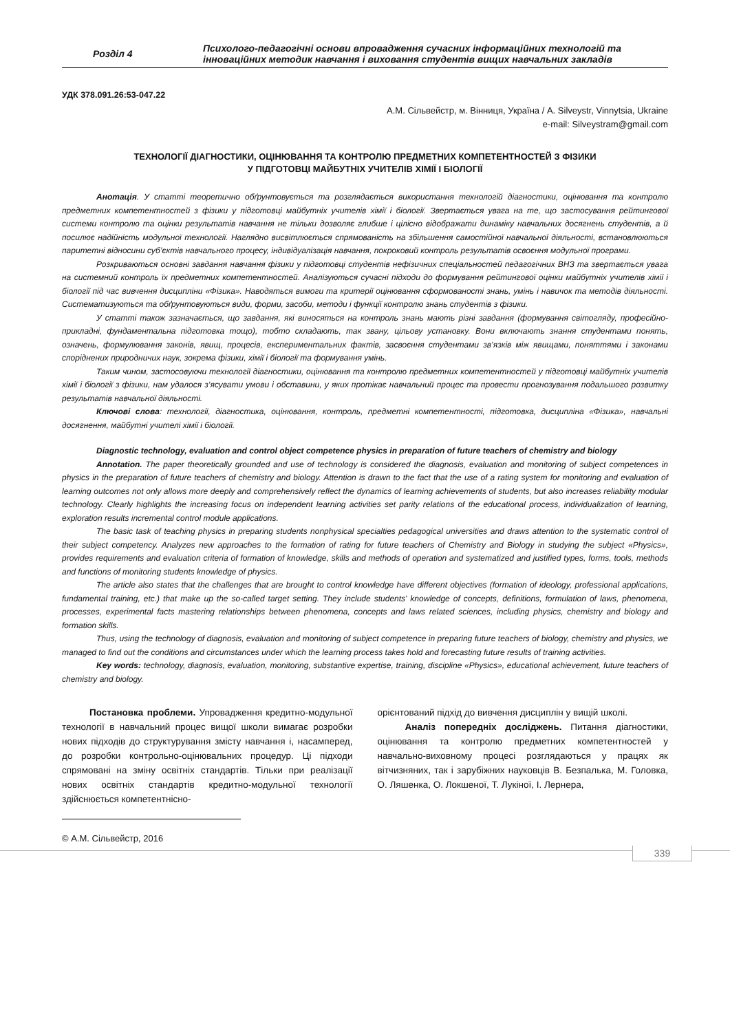Розділ 4
Психолого-педагогічні основи впровадження сучасних інформаційних технологій та інноваційних методик навчання і виховання студентів вищих навчальних закладів
УДК 378.091.26:53-047.22
А.М. Сільвейстр, м. Вінниця, Україна / A. Silveystr, Vinnytsia, Ukraine
e-mail: Silveystram@gmail.com
ТЕХНОЛОГІЇ ДІАГНОСТИКИ, ОЦІНЮВАННЯ ТА КОНТРОЛЮ ПРЕДМЕТНИХ КОМПЕТЕНТНОСТЕЙ З ФІЗИКИ
У ПІДГОТОВЦІ МАЙБУТНІХ УЧИТЕЛІВ ХІМІЇ І БІОЛОГІЇ
Анотація. У статті теоретично обґрунтовується та розглядається використання технологій діагностики, оцінювання та контролю предметних компетентностей з фізики у підготовці майбутніх учителів хімії і біології. Звертається увага на те, що застосування рейтингової системи контролю та оцінки результатів навчання не тільки дозволяє глибше і цілісно відображати динаміку навчальних досягнень студентів, а й посилює надійність модульної технології. Наглядно висвітлюється спрямованість на збільшення самостійної навчальної діяльності, встановлюються паритетні відносини суб’єктів навчального процесу, індивідуалізація навчання, покроковий контроль результатів освоєння модульної програми.
Розкриваються основні завдання навчання фізики у підготовці студентів нефізичних спеціальностей педагогічних ВНЗ та звертається увага на системний контроль їх предметних компетентностей. Аналізуються сучасні підходи до формування рейтингової оцінки майбутніх учителів хімії і біології під час вивчення дисципліни «Фізика». Наводяться вимоги та критерії оцінювання сформованості знань, умінь і навичок та методів діяльності. Систематизуються та обґрунтовуються види, форми, засоби, методи і функції контролю знань студентів з фізики.
У статті також зазначається, що завдання, які виносяться на контроль знань мають різні завдання (формування світогляду, професійно-прикладні, фундаментальна підготовка тощо), тобто складають, так звану, цільову установку. Вони включають знання студентами понять, означень, формулювання законів, явищ, процесів, експериментальних фактів, засвоєння студентами зв’язків між явищами, поняттями і законами споріднених природничих наук, зокрема фізики, хімії і біології та формування умінь.
Таким чином, застосовуючи технології діагностики, оцінювання та контролю предметних компетентностей у підготовці майбутніх учителів хімії і біології з фізики, нам удалося з’ясувати умови і обставини, у яких протікає навчальний процес та провести прогнозування подальшого розвитку результатів навчальної діяльності.
Ключові слова: технології, діагностика, оцінювання, контроль, предметні компетентності, підготовка, дисципліна «Фізика», навчальні досягнення, майбутні учителі хімії і біології.
Diagnostic technology, evaluation and control object competence physics in preparation of future teachers of chemistry and biology
Annotation. The paper theoretically grounded and use of technology is considered the diagnosis, evaluation and monitoring of subject competences in physics in the preparation of future teachers of chemistry and biology. Attention is drawn to the fact that the use of a rating system for monitoring and evaluation of learning outcomes not only allows more deeply and comprehensively reflect the dynamics of learning achievements of students, but also increases reliability modular technology. Clearly highlights the increasing focus on independent learning activities set parity relations of the educational process, individualization of learning, exploration results incremental control module applications.
The basic task of teaching physics in preparing students nonphysical specialties pedagogical universities and draws attention to the systematic control of their subject competency. Analyzes new approaches to the formation of rating for future teachers of Chemistry and Biology in studying the subject «Physics», provides requirements and evaluation criteria of formation of knowledge, skills and methods of operation and systematized and justified types, forms, tools, methods and functions of monitoring students knowledge of physics.
The article also states that the challenges that are brought to control knowledge have different objectives (formation of ideology, professional applications, fundamental training, etc.) that make up the so-called target setting. They include students' knowledge of concepts, definitions, formulation of laws, phenomena, processes, experimental facts mastering relationships between phenomena, concepts and laws related sciences, including physics, chemistry and biology and formation skills.
Thus, using the technology of diagnosis, evaluation and monitoring of subject competence in preparing future teachers of biology, chemistry and physics, we managed to find out the conditions and circumstances under which the learning process takes hold and forecasting future results of training activities.
Key words: technology, diagnosis, evaluation, monitoring, substantive expertise, training, discipline «Physics», educational achievement, future teachers of chemistry and biology.
Постановка проблеми. Упровадження кредитно-модульної технології в навчальний процес вищої школи вимагає розробки нових підходів до структурування змісту навчання і, насамперед, до розробки контрольно-оцінювальних процедур. Ці підходи спрямовані на зміну освітніх стандартів. Тільки при реалізації нових освітніх стандартів кредитно-модульної технології здійснюється компетентнісно-
орієнтований підхід до вивчення дисциплін у вищій школі.
Аналіз попередніх досліджень. Питання діагностики, оцінювання та контролю предметних компетентностей у навчально-виховному процесі розглядаються у працях як вітчизняних, так і зарубіжних науковців В. Безпалька, М. Головка, О. Ляшенка, О. Локшеної, Т. Лукіної, І. Лернера,
© А.М. Сільвейстр, 2016
339